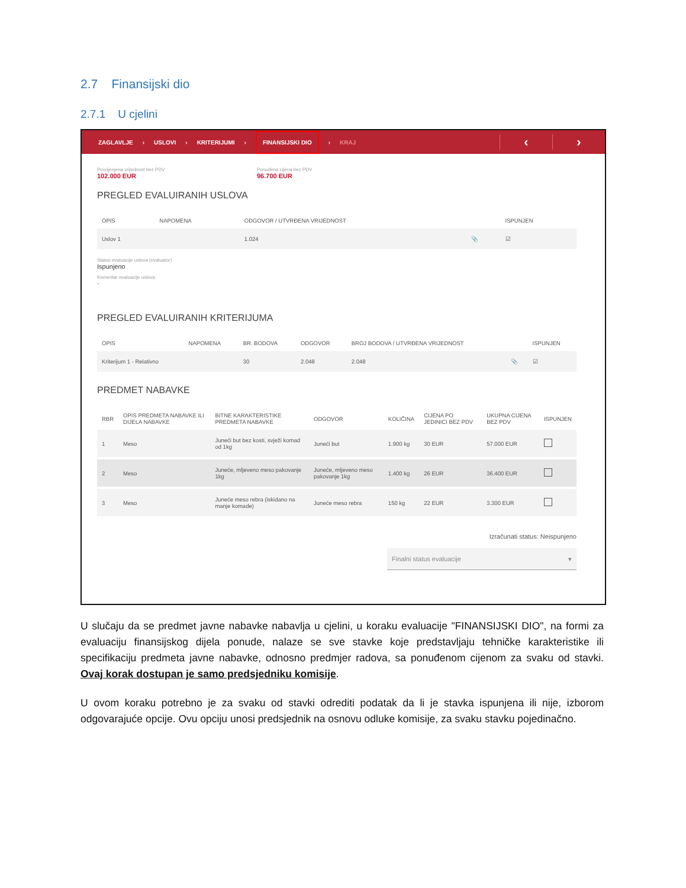2.7 Finansijski dio
2.7.1 U cjelini
ZAGLAVLJE › USLOVI › KRITERIJUMI › FINANSIJSKI DIO › KRAJ
‹ ›
Procijenjena vrijednost bez PDV
102.000 EUR
Ponuđena cijena bez PDV
96.700 EUR
PREGLED EVALUIRANIH USLOVA
| OPIS | NAPOMENA | ODGOVOR / UTVRĐENA VRIJEDNOST | | ISPUNJEN |
| --- | --- | --- | --- | --- |
| Uslov 1 | | 1.024 | 📎 | ☑ |
Status evaluacije uslova (evaluator)
Ispunjeno
Komentar evaluacije uslova
-
PREGLED EVALUIRANIH KRITERIJUMA
| OPIS | NAPOMENA | BR. BODOVA | ODGOVOR | BROJ BODOVA / UTVRĐENA VRIJEDNOST | | ISPUNJEN |
| --- | --- | --- | --- | --- | --- | --- |
| Kriterijum 1 - Relativno | | 30 | 2.048 | 2.048 | 📎 | ☑ |
PREDMET NABAVKE
| RBR | OPIS PREDMETA NABAVKE ILI DIJELA NABAVKE | BITNE KARAKTERISTIKE PREDMETA NABAVKE | ODGOVOR | KOLIČINA | CIJENA PO JEDINICI BEZ PDV | UKUPNA CIJENA BEZ PDV | ISPUNJEN |
| --- | --- | --- | --- | --- | --- | --- | --- |
| 1 | Meso | Juneći but bez kosti, svježi komad od 1kg | Juneći but | 1.900 kg | 30 EUR | 57.000 EUR | |
| 2 | Meso | Juneće, mljeveno meso pakovanje 1kg | Juneće, mljeveno meso pakovanje 1kg | 1.400 kg | 26 EUR | 36.400 EUR | |
| 3 | Meso | Juneće meso rebra (iskidano na manje komade) | Juneće meso rebra | 150 kg | 22 EUR | 3.300 EUR | |
Izračunati status: Neispunjeno
Finalni status evaluacije ▾
U slučaju da se predmet javne nabavke nabavlja u cjelini, u koraku evaluacije "FINANSIJSKI DIO", na formi za evaluaciju finansijskog dijela ponude, nalaze se sve stavke koje predstavljaju tehničke karakteristike ili specifikaciju predmeta javne nabavke, odnosno predmjer radova, sa ponuđenom cijenom za svaku od stavki. Ovaj korak dostupan je samo predsjedniku komisije.
U ovom koraku potrebno je za svaku od stavki odrediti podatak da li je stavka ispunjena ili nije, izborom odgovarajuće opcije. Ovu opciju unosi predsjednik na osnovu odluke komisije, za svaku stavku pojedinačno.